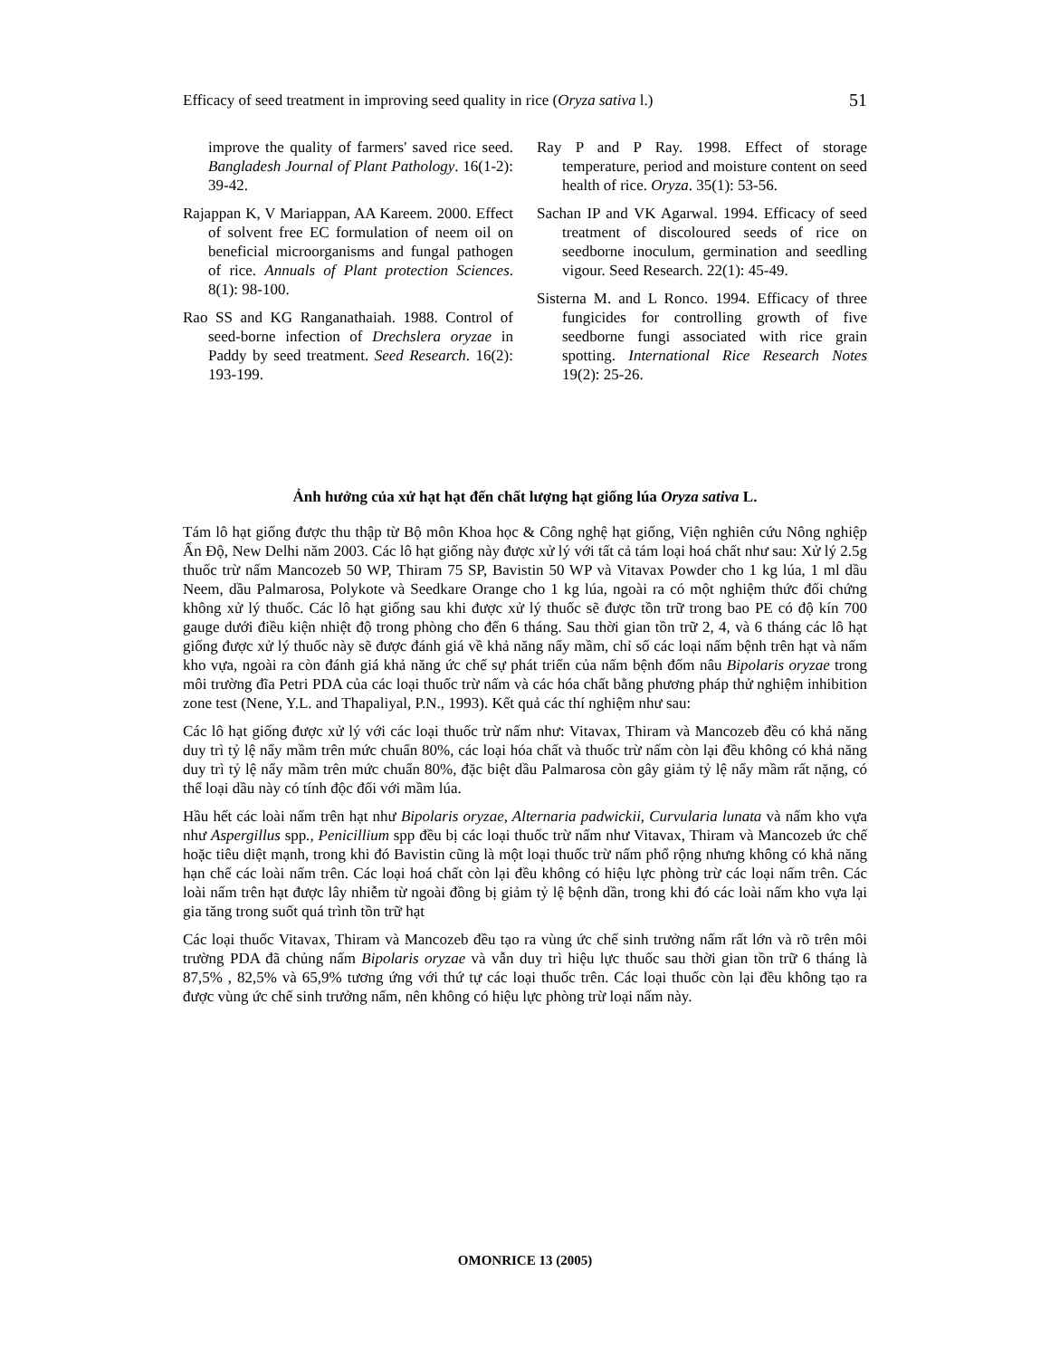Efficacy of seed treatment in improving seed quality in rice (Oryza sativa l.) 51
improve the quality of farmers' saved rice seed. Bangladesh Journal of Plant Pathology. 16(1-2): 39-42.
Rajappan K, V Mariappan, AA Kareem. 2000. Effect of solvent free EC formulation of neem oil on beneficial microorganisms and fungal pathogen of rice. Annuals of Plant protection Sciences. 8(1): 98-100.
Rao SS and KG Ranganathaiah. 1988. Control of seed-borne infection of Drechslera oryzae in Paddy by seed treatment. Seed Research. 16(2): 193-199.
Ray P and P Ray. 1998. Effect of storage temperature, period and moisture content on seed health of rice. Oryza. 35(1): 53-56.
Sachan IP and VK Agarwal. 1994. Efficacy of seed treatment of discoloured seeds of rice on seedborne inoculum, germination and seedling vigour. Seed Research. 22(1): 45-49.
Sisterna M. and L Ronco. 1994. Efficacy of three fungicides for controlling growth of five seedborne fungi associated with rice grain spotting. International Rice Research Notes 19(2): 25-26.
Ảnh hưởng của xử hạt hạt đến chất lượng hạt giống lúa Oryza sativa L.
Tám lô hạt giống được thu thập từ Bộ môn Khoa học & Công nghệ hạt giống, Viện nghiên cứu Nông nghiệp Ấn Độ, New Delhi năm 2003. Các lô hạt giống này được xử lý với tất cả tám loại hoá chất như sau: Xử lý 2.5g thuốc trừ nấm Mancozeb 50 WP, Thiram 75 SP, Bavistin 50 WP và Vitavax Powder cho 1 kg lúa, 1 ml dầu Neem, dầu Palmarosa, Polykote và Seedkare Orange cho 1 kg lúa, ngoài ra có một nghiệm thức đối chứng không xử lý thuốc. Các lô hạt giống sau khi được xử lý thuốc sẽ được tồn trữ trong bao PE có độ kín 700 gauge dưới điều kiện nhiệt độ trong phòng cho đến 6 tháng. Sau thời gian tồn trữ 2, 4, và 6 tháng các lô hạt giống được xử lý thuốc này sẽ được đánh giá về khả năng nẩy mầm, chỉ số các loại nấm bệnh trên hạt và nấm kho vựa, ngoài ra còn đánh giá khả năng ức chế sự phát triển của nấm bệnh đốm nâu Bipolaris oryzae trong môi trường đĩa Petri PDA của các loại thuốc trừ nấm và các hóa chất bằng phương pháp thử nghiệm inhibition zone test (Nene, Y.L. and Thapaliyal, P.N., 1993). Kết quả các thí nghiệm như sau:
Các lô hạt giống được xử lý với các loại thuốc trừ nấm như: Vitavax, Thiram và Mancozeb đều có khả năng duy trì tỷ lệ nẩy mầm trên mức chuẩn 80%, các loại hóa chất và thuốc trừ nấm còn lại đều không có khả năng duy trì tỷ lệ nẩy mầm trên mức chuẩn 80%, đặc biệt dầu Palmarosa còn gây giảm tỷ lệ nẩy mầm rất nặng, có thể loại dầu này có tính độc đối với mầm lúa.
Hầu hết các loài nấm trên hạt như Bipolaris oryzae, Alternaria padwickii, Curvularia lunata và nấm kho vựa như Aspergillus spp., Penicillium spp đều bị các loại thuốc trừ nấm như Vitavax, Thiram và Mancozeb ức chế hoặc tiêu diệt mạnh, trong khi đó Bavistin cũng là một loại thuốc trừ nấm phổ rộng nhưng không có khả năng hạn chế các loài nấm trên. Các loại hoá chất còn lại đều không có hiệu lực phòng trừ các loại nấm trên. Các loài nấm trên hạt được lây nhiễm từ ngoài đồng bị giảm tỷ lệ bệnh dần, trong khi đó các loài nấm kho vựa lại gia tăng trong suốt quá trình tồn trữ hạt
Các loại thuốc Vitavax, Thiram và Mancozeb đều tạo ra vùng ức chế sinh trưởng nấm rất lớn và rõ trên môi trường PDA đã chủng nấm Bipolaris oryzae và vẫn duy trì hiệu lực thuốc sau thời gian tồn trữ 6 tháng là 87,5% , 82,5% và 65,9% tương ứng với thứ tự các loại thuốc trên. Các loại thuốc còn lại đều không tạo ra được vùng ức chế sinh trưởng nấm, nên không có hiệu lực phòng trừ loại nấm này.
OMONRICE 13 (2005)